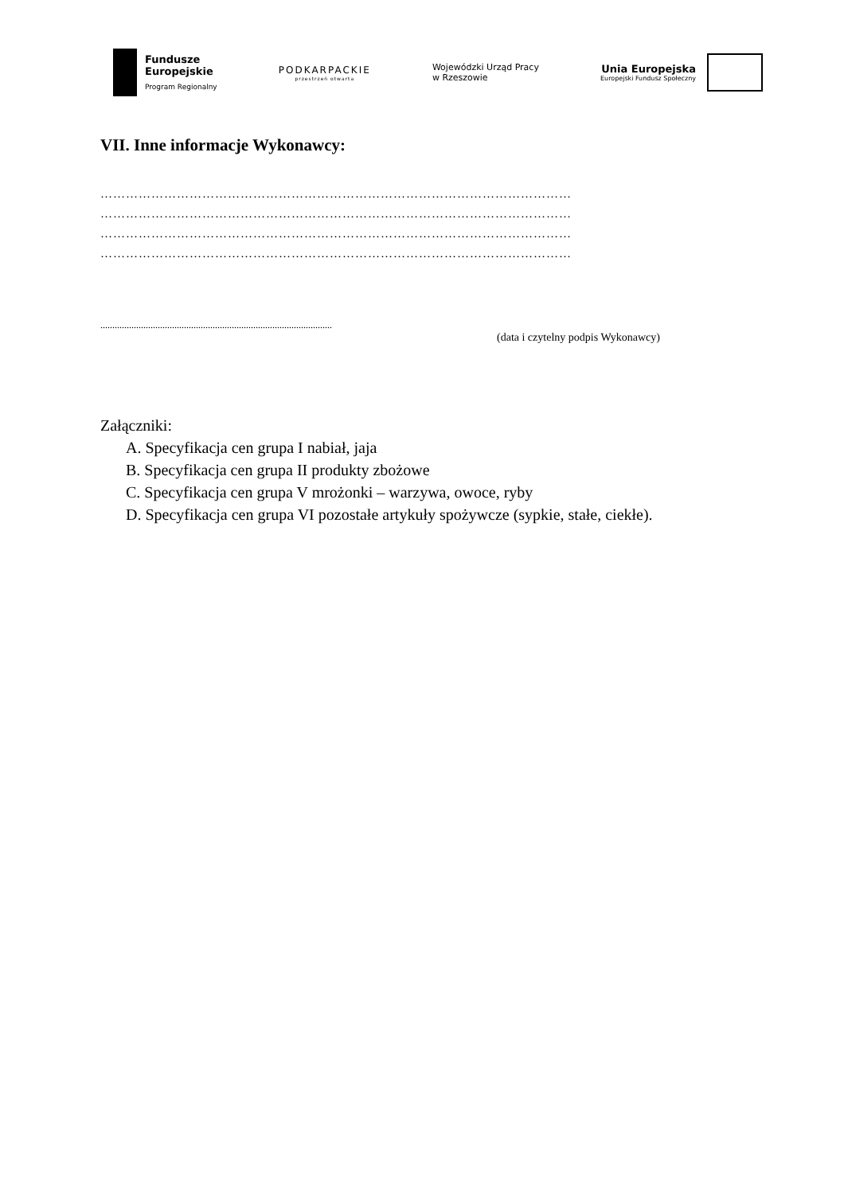Fundusze
Europejskie
Program Regionalny
PODKARPACKIE
przestrzeń otwarta
Wojewódzki Urząd Pracy
w Rzeszowie
Unia Europejska
Europejski Fundusz Społeczny
VII. Inne informacje Wykonawcy:
…………………………………………………………………………………………………
…………………………………………………………………………………………………
…………………………………………………………………………………………………
…………………………………………………………………………………………………
.................................................................................................
(data i czytelny podpis Wykonawcy)
Załączniki:
A. Specyfikacja cen grupa I nabiał, jaja
B. Specyfikacja cen grupa II produkty zbożowe
C. Specyfikacja cen grupa V mrożonki – warzywa, owoce, ryby
D. Specyfikacja cen grupa VI pozostałe artykuły spożywcze (sypkie, stałe, ciekłe).